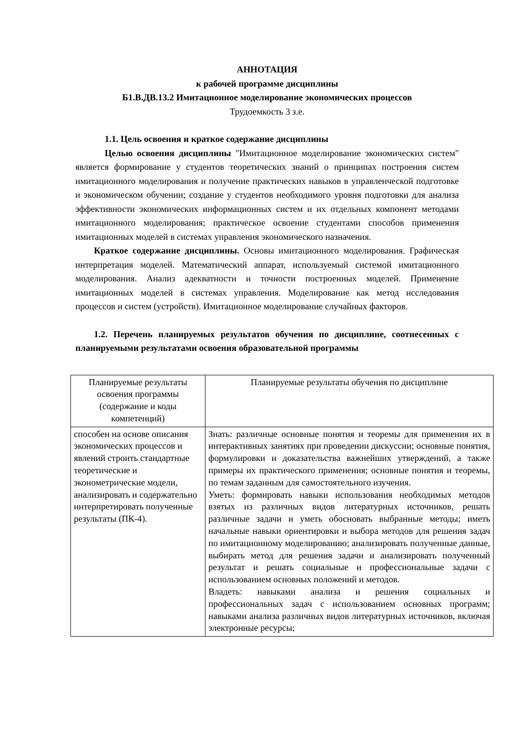АННОТАЦИЯ
к рабочей программе дисциплины
Б1.В.ДВ.13.2 Имитационное моделирование экономических процессов
Трудоемкость 3 з.е.
1.1. Цель освоения и краткое содержание дисциплины
Целью освоения дисциплины "Имитационное моделирование экономических систем" является формирование у студентов теоретических знаний о принципах построения систем имитационного моделирования и получение практических навыков в управленческой подготовке и экономическом обучении; создание у студентов необходимого уровня подготовки для анализа эффективности экономических информационных систем и их отдельных компонент методами имитационного моделирования; практическое освоение студентами способов применения имитационных моделей в системах управления экономического назначения.
Краткое содержание дисциплины. Основы имитационного моделирования. Графическая интерпретация моделей. Математический аппарат, используемый системой имитационного моделирования. Анализ адекватности и точности построенных моделей. Применение имитационных моделей в системах управления. Моделирование как метод исследования процессов и систем (устройств). Имитационное моделирование случайных факторов.
1.2. Перечень планируемых результатов обучения по дисциплине, соотнесенных с планируемыми результатами освоения образовательной программы
| Планируемые результаты освоения программы (содержание и коды компетенций) | Планируемые результаты обучения по дисциплине |
| способен на основе описания экономических процессов и явлений строить стандартные теоретические и эконометрические модели, анализировать и содержательно интерпретировать полученные результаты (ПК-4). | Знать: различные основные понятия и теоремы для применения их в интерактивных занятиях при проведении дискуссии; основные понятия, формулировки и доказательства важнейших утверждений, а также примеры их практического применения; основные понятия и теоремы, по темам заданным для самостоятельного изучения. Уметь: формировать навыки использования необходимых методов взятых из различных видов литературных источников, решать различные задачи и уметь обосновать выбранные методы; иметь начальные навыки ориентировки и выбора методов для решения задач по имитационному моделированию; анализировать полученные данные, выбирать метод для решения задачи и анализировать полученный результат и решать социальные и профессиональные задачи с использованием основных положений и методов. Владеть: навыками анализа и решения социальных и профессиональных задач с использованием основных программ; навыками анализа различных видов литературных источников, включая электронные ресурсы; |